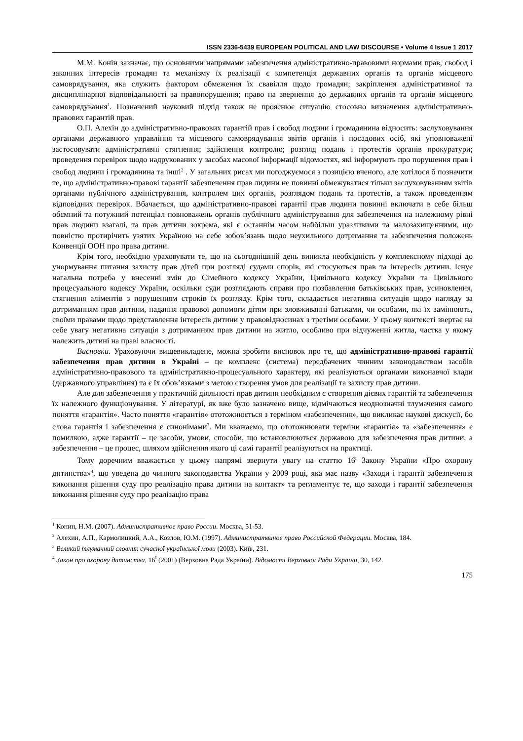ISSN 2336-5439 EUROPEAN POLITICAL AND LAW DISCOURSE • Volume 4 Issue 1 2017
М.М. Конін зазначає, що основними напрямами забезпечення адміністративно-правовими нормами прав, свобод і законних інтересів громадян та механізму їх реалізації є компетенція державних органів та органів місцевого самоврядування, яка служить фактором обмеження їх свавілля щодо громадян; закріплення адміністративної та дисциплінарної відповідальності за правопорушення; право на звернення до державних органів та органів місцевого самоврядування<sup>1</sup>. Позначений науковий підхід також не прояснює ситуацію стосовно визначення адміністративно-правових гарантій прав.
О.П. Алехін до адміністративно-правових гарантій прав і свобод людини і громадянина відносить: заслуховування органами державного управління та місцевого самоврядування звітів органів і посадових осіб, які уповноважені застосовувати адміністративні стягнення; здійснення контролю; розгляд подань і протестів органів прокуратури; проведення перевірок щодо надрукованих у засобах масової інформації відомостях, які інформують про порушення прав і свобод людини і громадянина та інші<sup>2</sup> . У загальних рисах ми погоджуємося з позицією вченого, але хотілося б позначити те, що адміністративно-правові гарантії забезпечення прав лидини не повинні обмежуватися тільки заслуховуванням звітів органами публічного адміністрування, контролем цих органів, розглядом подань та протестів, а також проведенням відповідних перевірок. Вбачається, що адміністративно-правові гарантії прав людини повинні включати в себе більш обємний та потужний потенціал повноважень органів публічного адміністрування для забезпечення на належному рівні прав людини взагалі, та прав дитини зокрема, які є останнім часом найбільш уразливими та малозахищенними, що повністю протирічить узятих Україною на себе зобов’язань щодо неухильного дотримання та забезпечення положень Конвенції ООН про права дитини.
Крім того, необхідно ураховувати те, що на сьогоднішній день виникла необхідність у комплексному підході до унормування питання захисту прав дітей при розгляді судами спорів, які стосуються прав та інтересів дитини. Існує нагальна потреба у внесенні змін до Сімейного кодексу України, Цивільного кодексу України та Цивільного процесуального кодексу України, оскільки суди розглядають справи про позбавлення батьківських прав, усиновлення, стягнення аліментів з порушенням строків їх розгляду. Крім того, складається негативна ситуація щодо нагляду за дотриманням прав дитини, надання правової допомоги дітям при зловживанні батьками, чи особами, які їх замінюють, своїми правами щодо представлення інтересів дитини у правовідносинах з третіми особами. У цьому контексті звертає на себе увагу негативна ситуація з дотриманням прав дитини на житло, особливо при відчуженні житла, частка у якому належить дитині на праві власності.
Висновки. Ураховуючи вищевикладене, можна зробити висновок про те, що адміністративно-правові гарантії забезпечення прав дитини в Україні – це комплекс (система) передбачених чинним законодавством засобів адміністративно-правового та адміністративно-процесуального характеру, які реалізуються органами виконавчої влади (державного управління) та є їх обов’язками з метою створення умов для реалізації та захисту прав дитини.
Але для забезпечення у практичній діяльності прав дитини необхідним є створення дієвих гарантій та забезпечення їх належного функціонування. У літературі, як вже було зазначено вище, відмічаються неоднозначні тлумачення самого поняття «гарантія». Часто поняття «гарантія» ототожнюється з терміном «забезпечення», що викликає наукові дискусії, бо слова гарантія і забезпечення є синонімами<sup>3</sup>. Ми вважаємо, що ототожнювати терміни «гарантія» та «забезпечення» є помилкою, адже гарантії – це засоби, умови, способи, що встановлюються державою для забезпечення прав дитини, а забезпечення – це процес, шляхом здійснення якого ці самі гарантії реалізуються на практиці.
Тому доречним вважається у цьому напрямі звернути увагу на статтю 16<sup>I</sup> Закону України «Про охорону дитинства»<sup>4</sup>, що уведена до чинного законодавства України у 2009 році, яка має назву «Заходи і гарантії забезпечення виконання рішення суду про реалізацію права дитини на контакт» та регламентує те, що заходи і гарантії забезпечення виконання рішення суду про реалізацію права
<sup>1</sup> Конин, Н.М. (2007). Административное право России. Москва, 51-53.
<sup>2</sup> Алехин, А.П., Кармолицкий, А.А., Козлов, Ю.М. (1997). Администратвиное право Российской Федерации. Москва, 184.
<sup>3</sup> Великий тлумачний словник сучасної української мови (2003). Київ, 231.
<sup>4</sup> Закон про охорону дитинства, 16<sup>I</sup> (2001) (Верховна Рада України). Відомості Верховної Ради України, 30, 142.
175